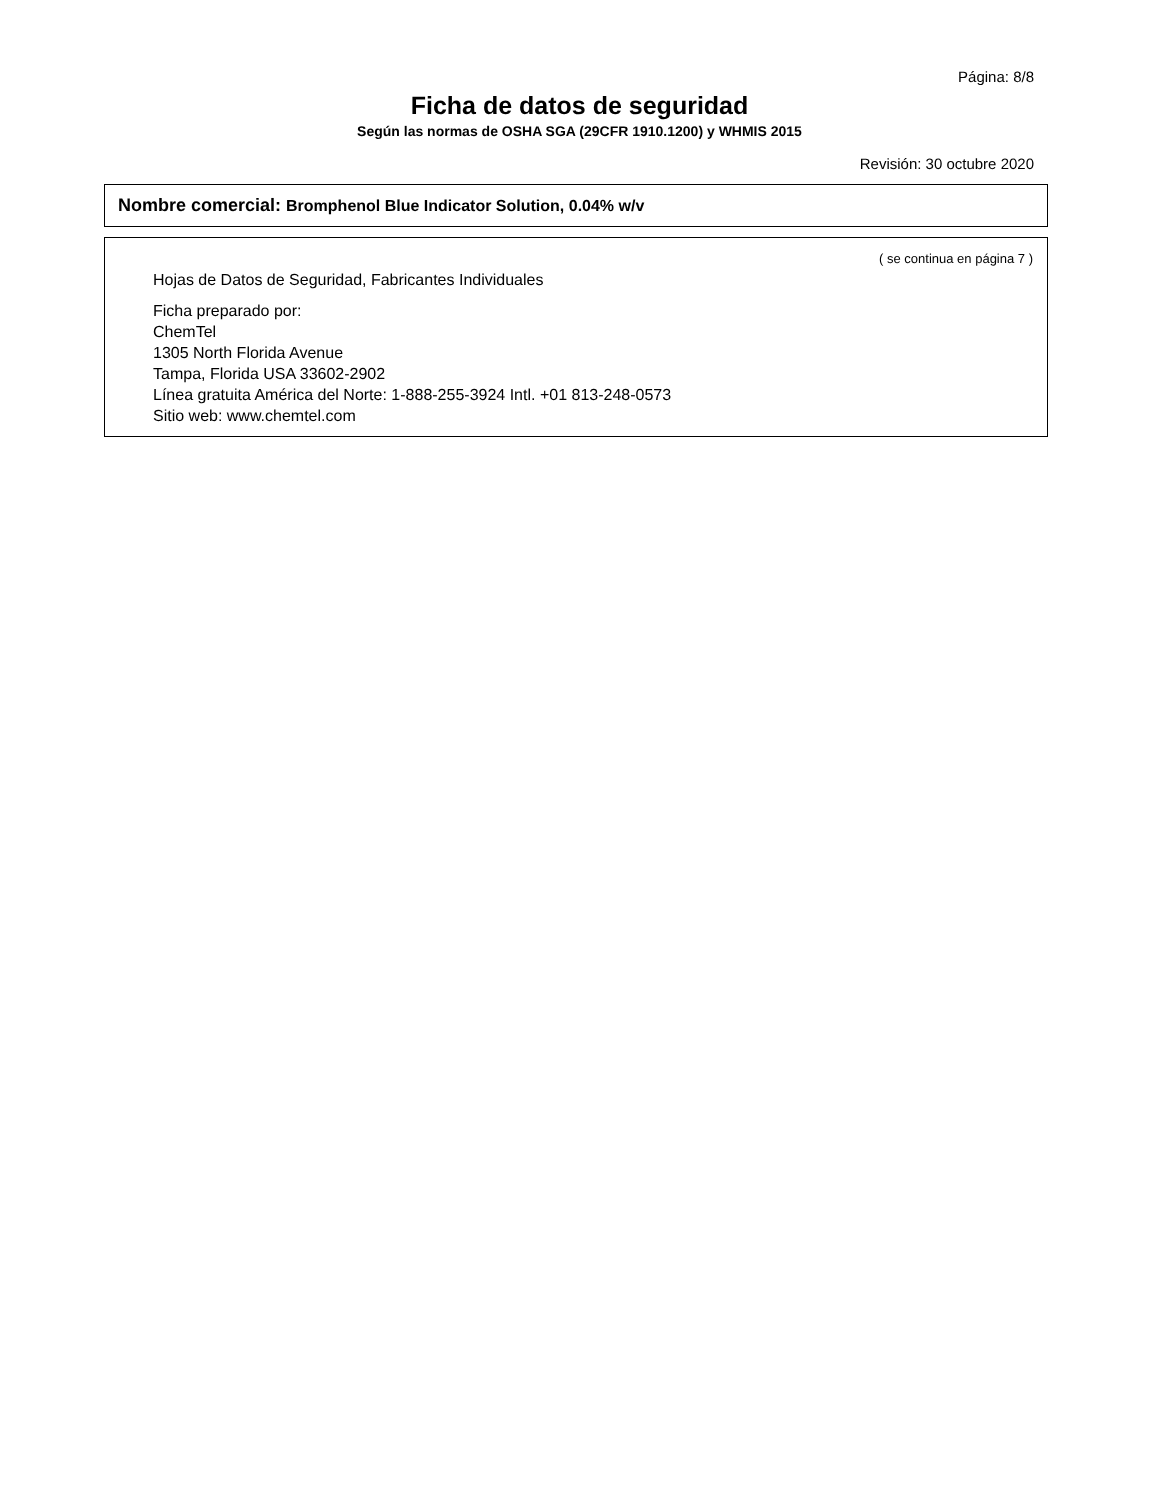Página: 8/8
Ficha de datos de seguridad
Según las normas de OSHA SGA (29CFR 1910.1200) y WHMIS 2015
Revisión: 30 octubre 2020
Nombre comercial: Bromphenol Blue Indicator Solution, 0.04% w/v
( se continua en página 7 )
Hojas de Datos de Seguridad, Fabricantes Individuales
Ficha preparado por:
ChemTel
1305 North Florida Avenue
Tampa, Florida USA 33602-2902
Línea gratuita América del Norte: 1-888-255-3924 Intl. +01 813-248-0573
Sitio web: www.chemtel.com